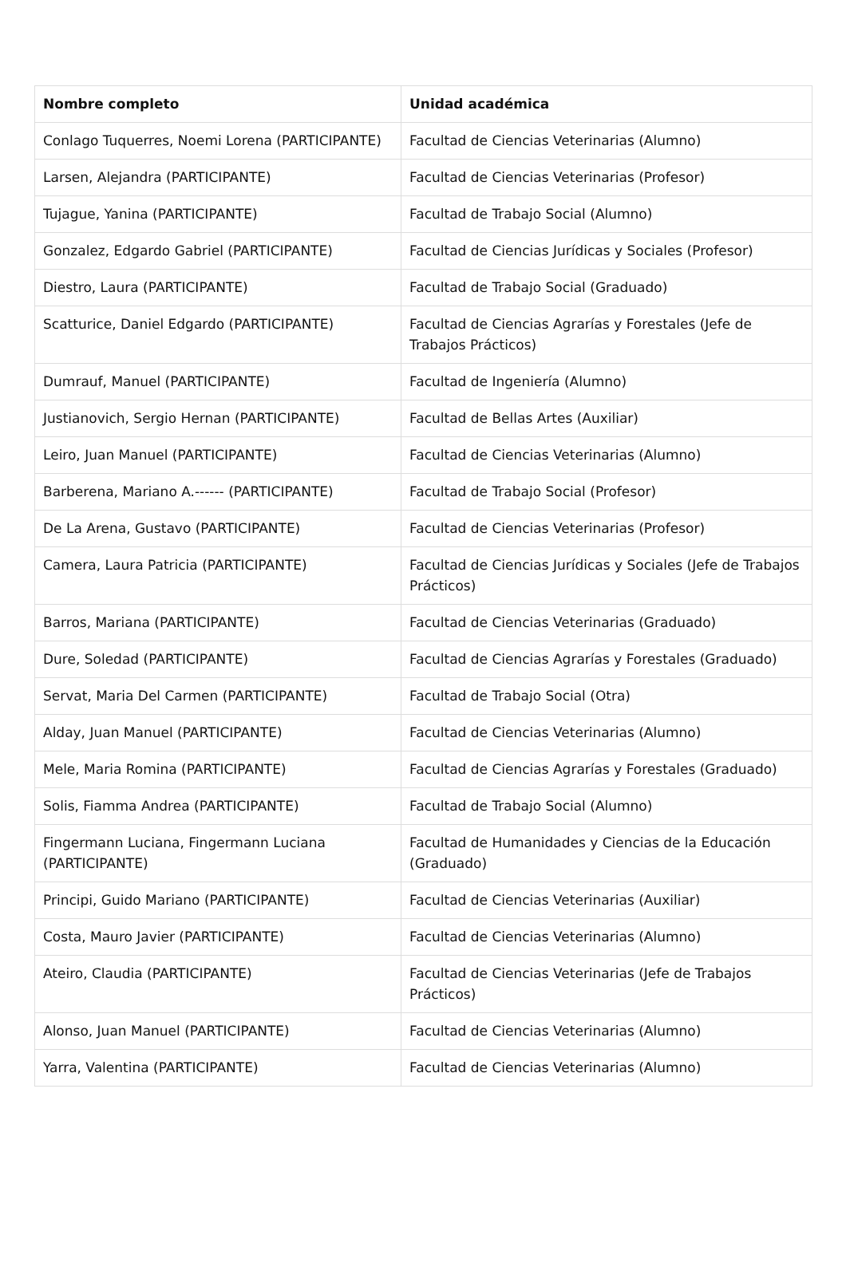| Nombre completo | Unidad académica |
| --- | --- |
| Conlago Tuquerres, Noemi Lorena (PARTICIPANTE) | Facultad de Ciencias Veterinarias (Alumno) |
| Larsen, Alejandra (PARTICIPANTE) | Facultad de Ciencias Veterinarias (Profesor) |
| Tujague, Yanina (PARTICIPANTE) | Facultad de Trabajo Social (Alumno) |
| Gonzalez, Edgardo Gabriel (PARTICIPANTE) | Facultad de Ciencias Jurídicas y Sociales (Profesor) |
| Diestro, Laura (PARTICIPANTE) | Facultad de Trabajo Social (Graduado) |
| Scatturice, Daniel Edgardo (PARTICIPANTE) | Facultad de Ciencias Agrarías y Forestales (Jefe de Trabajos Prácticos) |
| Dumrauf, Manuel (PARTICIPANTE) | Facultad de Ingeniería (Alumno) |
| Justianovich, Sergio Hernan (PARTICIPANTE) | Facultad de Bellas Artes (Auxiliar) |
| Leiro, Juan Manuel (PARTICIPANTE) | Facultad de Ciencias Veterinarias (Alumno) |
| Barberena, Mariano A.------ (PARTICIPANTE) | Facultad de Trabajo Social (Profesor) |
| De La Arena, Gustavo (PARTICIPANTE) | Facultad de Ciencias Veterinarias (Profesor) |
| Camera, Laura Patricia (PARTICIPANTE) | Facultad de Ciencias Jurídicas y Sociales (Jefe de Trabajos Prácticos) |
| Barros, Mariana (PARTICIPANTE) | Facultad de Ciencias Veterinarias (Graduado) |
| Dure, Soledad (PARTICIPANTE) | Facultad de Ciencias Agrarías y Forestales (Graduado) |
| Servat, Maria Del Carmen (PARTICIPANTE) | Facultad de Trabajo Social (Otra) |
| Alday, Juan Manuel (PARTICIPANTE) | Facultad de Ciencias Veterinarias (Alumno) |
| Mele, Maria Romina (PARTICIPANTE) | Facultad de Ciencias Agrarías y Forestales (Graduado) |
| Solis, Fiamma Andrea (PARTICIPANTE) | Facultad de Trabajo Social (Alumno) |
| Fingermann Luciana, Fingermann Luciana (PARTICIPANTE) | Facultad de Humanidades y Ciencias de la Educación (Graduado) |
| Principi, Guido Mariano (PARTICIPANTE) | Facultad de Ciencias Veterinarias (Auxiliar) |
| Costa, Mauro Javier (PARTICIPANTE) | Facultad de Ciencias Veterinarias (Alumno) |
| Ateiro, Claudia (PARTICIPANTE) | Facultad de Ciencias Veterinarias (Jefe de Trabajos Prácticos) |
| Alonso, Juan Manuel (PARTICIPANTE) | Facultad de Ciencias Veterinarias (Alumno) |
| Yarra, Valentina (PARTICIPANTE) | Facultad de Ciencias Veterinarias (Alumno) |